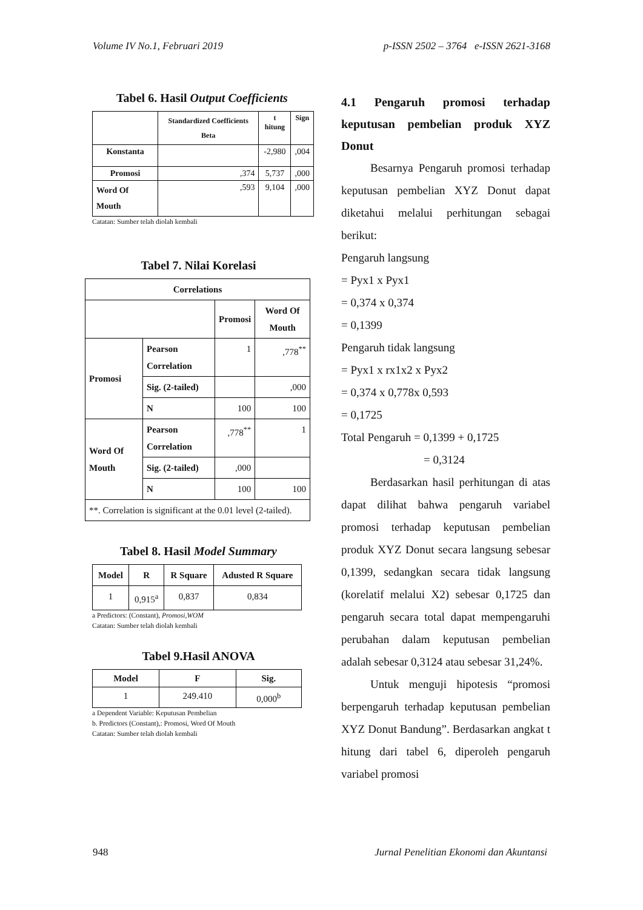Volume IV No.1, Februari 2019 p-ISSN 2502 – 3764 e-ISSN 2621-3168
Tabel 6. Hasil Output Coefficients
| | Standardized Coefficients Beta | t hitung | Sign |
| --- | --- | --- | --- |
| Konstanta | | -2,980 | ,004 |
| Promosi | ,374 | 5,737 | ,000 |
| Word Of Mouth | ,593 | 9,104 | ,000 |
Catatan: Sumber telah diolah kembali
Tabel 7. Nilai Korelasi
| Correlations | | | |
| --- | --- | --- | --- |
| | | Promosi | Word Of Mouth |
| Promosi | Pearson Correlation | 1 | ,778<sup>**</sup> |
| | Sig. (2-tailed) | | ,000 |
| | N | 100 | 100 |
| Word Of Mouth | Pearson Correlation | ,778<sup>**</sup> | 1 |
| | Sig. (2-tailed) | ,000 | |
| | N | 100 | 100 |
| **. Correlation is significant at the 0.01 level (2-tailed). | | | |
Tabel 8. Hasil Model Summary
| Model | R | R Square | Adusted R Square |
| --- | --- | --- | --- |
| 1 | 0,915<sup>a</sup> | 0,837 | 0,834 |
a Predictors: (Constant), Promosi,WOM
Catatan: Sumber telah diolah kembali
Tabel 9.Hasil ANOVA
| Model | F | Sig. |
| --- | --- | --- |
| 1 | 249.410 | 0,000<sup>b</sup> |
a Dependent Variable: Keputusan Pembelian
b. Predictors (Constant),: Promosi, Word Of Mouth
Catatan: Sumber telah diolah kembali
4.1 Pengaruh promosi terhadap keputusan pembelian produk XYZ Donut
Besarnya Pengaruh promosi terhadap keputusan pembelian XYZ Donut dapat diketahui melalui perhitungan sebagai berikut:
Pengaruh langsung
= Pyx1 x Pyx1
= 0,374 x 0,374
= 0,1399
Pengaruh tidak langsung
= Pyx1 x rx1x2 x Pyx2
= 0,374 x 0,778x 0,593
= 0,1725
Total Pengaruh = 0,1399 + 0,1725
= 0,3124
Berdasarkan hasil perhitungan di atas dapat dilihat bahwa pengaruh variabel promosi terhadap keputusan pembelian produk XYZ Donut secara langsung sebesar 0,1399, sedangkan secara tidak langsung (korelatif melalui X2) sebesar 0,1725 dan pengaruh secara total dapat mempengaruhi perubahan dalam keputusan pembelian adalah sebesar 0,3124 atau sebesar 31,24%.
Untuk menguji hipotesis “promosi berpengaruh terhadap keputusan pembelian XYZ Donut Bandung”. Berdasarkan angkat t hitung dari tabel 6, diperoleh pengaruh variabel promosi
948 Jurnal Penelitian Ekonomi dan Akuntansi